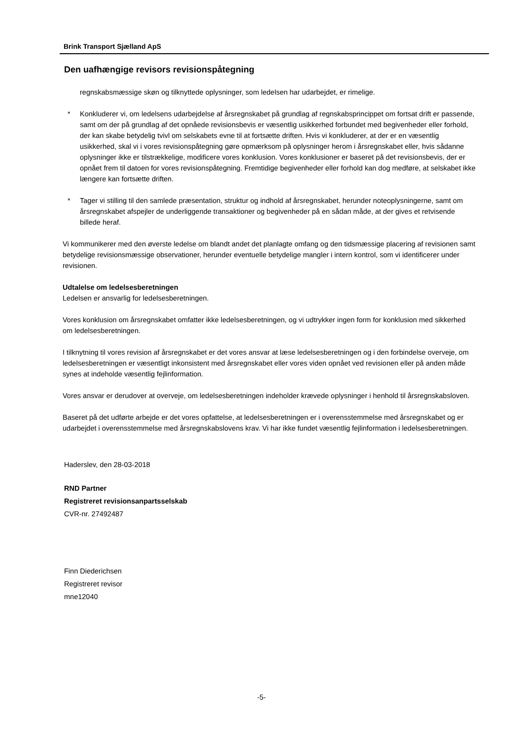Brink Transport Sjælland ApS
Den uafhængige revisors revisionspåtegning
regnskabsmæssige skøn og tilknyttede oplysninger, som ledelsen har udarbejdet, er rimelige.
* Konkluderer vi, om ledelsens udarbejdelse af årsregnskabet på grundlag af regnskabsprincippet om fortsat drift er passende, samt om der på grundlag af det opnåede revisionsbevis er væsentlig usikkerhed forbundet med begivenheder eller forhold, der kan skabe betydelig tvivl om selskabets evne til at fortsætte driften. Hvis vi konkluderer, at der er en væsentlig usikkerhed, skal vi i vores revisionspåtegning gøre opmærksom på oplysninger herom i årsregnskabet eller, hvis sådanne oplysninger ikke er tilstrækkelige, modificere vores konklusion. Vores konklusioner er baseret på det revisionsbevis, der er opnået frem til datoen for vores revisionspåtegning. Fremtidige begivenheder eller forhold kan dog medføre, at selskabet ikke længere kan fortsætte driften.
* Tager vi stilling til den samlede præsentation, struktur og indhold af årsregnskabet, herunder noteoplysningerne, samt om årsregnskabet afspejler de underliggende transaktioner og begivenheder på en sådan måde, at der gives et retvisende billede heraf.
Vi kommunikerer med den øverste ledelse om blandt andet det planlagte omfang og den tidsmæssige placering af revisionen samt betydelige revisionsmæssige observationer, herunder eventuelle betydelige mangler i intern kontrol, som vi identificerer under revisionen.
Udtalelse om ledelsesberetningen
Ledelsen er ansvarlig for ledelsesberetningen.
Vores konklusion om årsregnskabet omfatter ikke ledelsesberetningen, og vi udtrykker ingen form for konklusion med sikkerhed om ledelsesberetningen.
I tilknytning til vores revision af årsregnskabet er det vores ansvar at læse ledelsesberetningen og i den forbindelse overveje, om ledelsesberetningen er væsentligt inkonsistent med årsregnskabet eller vores viden opnået ved revisionen eller på anden måde synes at indeholde væsentlig fejlinformation.
Vores ansvar er derudover at overveje, om ledelsesberetningen indeholder krævede oplysninger i henhold til årsregnskabsloven.
Baseret på det udførte arbejde er det vores opfattelse, at ledelsesberetningen er i overensstemmelse med årsregnskabet og er udarbejdet i overensstemmelse med årsregnskabslovens krav. Vi har ikke fundet væsentlig fejlinformation i ledelsesberetningen.
Haderslev, den 28-03-2018
RND Partner
Registreret revisionsanpartsselskab
CVR-nr. 27492487
Finn Diederichsen
Registreret revisor
mne12040
-5-